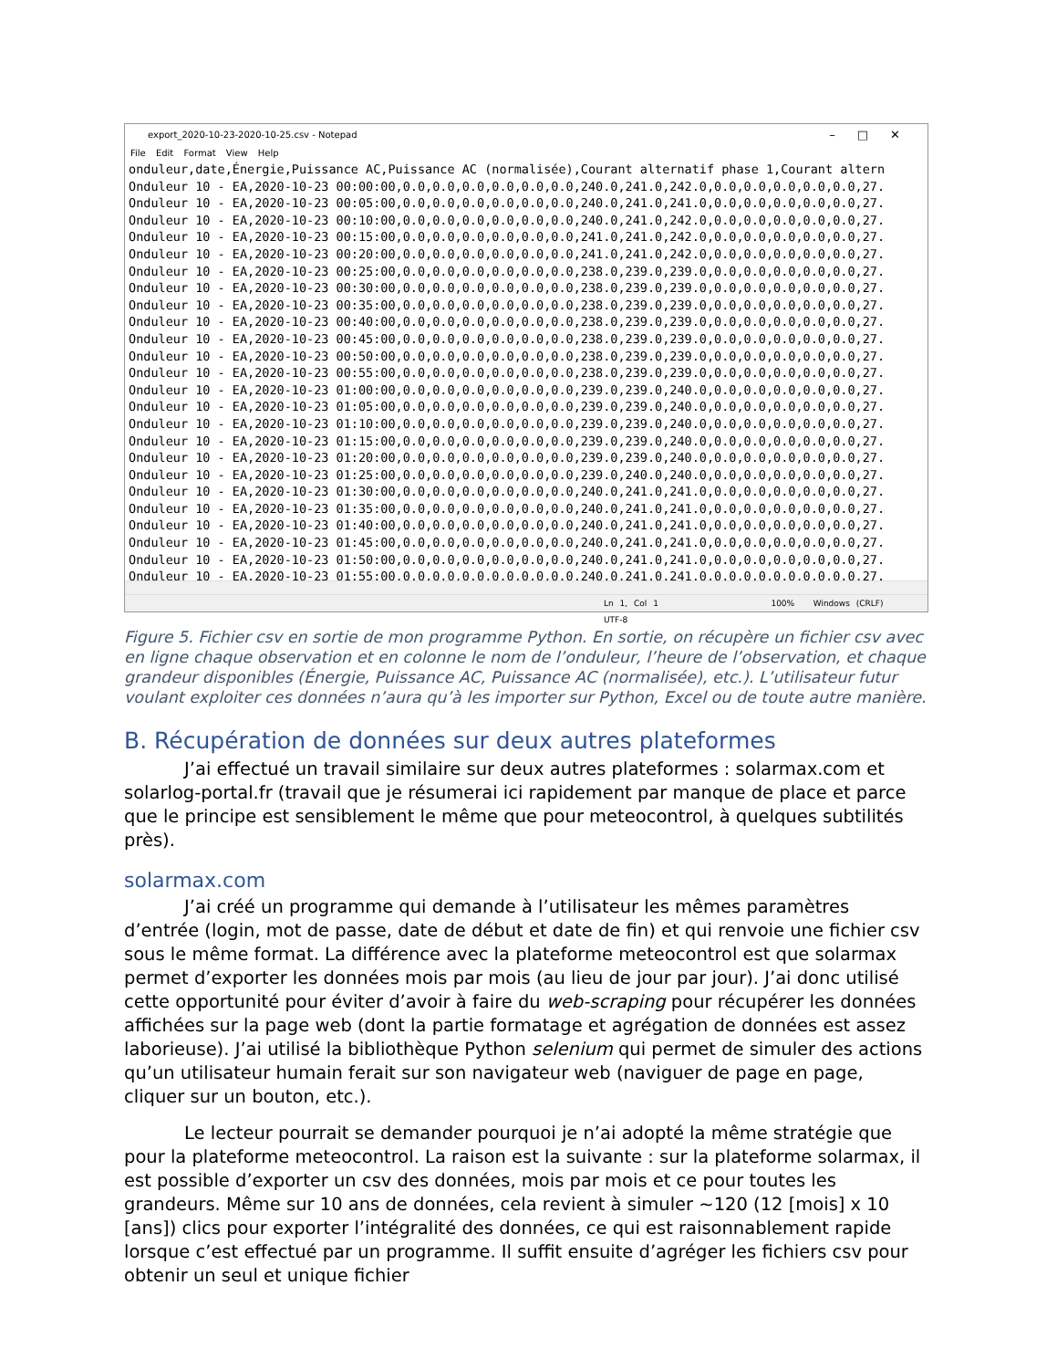export_2020-10-23-2020-10-25.csv - Notepad –□✕
File Edit Format View Help
onduleur,date,Énergie,Puissance AC,Puissance AC (normalisée),Courant alternatif phase 1,Courant altern Onduleur 10 - EA,2020-10-23 00:00:00,0.0,0.0,0.0,0.0,0.0,0.0,240.0,241.0,242.0,0.0,0.0,0.0,0.0,0.0,27. Onduleur 10 - EA,2020-10-23 00:05:00,0.0,0.0,0.0,0.0,0.0,0.0,240.0,241.0,241.0,0.0,0.0,0.0,0.0,0.0,27. Onduleur 10 - EA,2020-10-23 00:10:00,0.0,0.0,0.0,0.0,0.0,0.0,240.0,241.0,242.0,0.0,0.0,0.0,0.0,0.0,27. Onduleur 10 - EA,2020-10-23 00:15:00,0.0,0.0,0.0,0.0,0.0,0.0,241.0,241.0,242.0,0.0,0.0,0.0,0.0,0.0,27. Onduleur 10 - EA,2020-10-23 00:20:00,0.0,0.0,0.0,0.0,0.0,0.0,241.0,241.0,242.0,0.0,0.0,0.0,0.0,0.0,27. Onduleur 10 - EA,2020-10-23 00:25:00,0.0,0.0,0.0,0.0,0.0,0.0,238.0,239.0,239.0,0.0,0.0,0.0,0.0,0.0,27. Onduleur 10 - EA,2020-10-23 00:30:00,0.0,0.0,0.0,0.0,0.0,0.0,238.0,239.0,239.0,0.0,0.0,0.0,0.0,0.0,27. Onduleur 10 - EA,2020-10-23 00:35:00,0.0,0.0,0.0,0.0,0.0,0.0,238.0,239.0,239.0,0.0,0.0,0.0,0.0,0.0,27. Onduleur 10 - EA,2020-10-23 00:40:00,0.0,0.0,0.0,0.0,0.0,0.0,238.0,239.0,239.0,0.0,0.0,0.0,0.0,0.0,27. Onduleur 10 - EA,2020-10-23 00:45:00,0.0,0.0,0.0,0.0,0.0,0.0,238.0,239.0,239.0,0.0,0.0,0.0,0.0,0.0,27. Onduleur 10 - EA,2020-10-23 00:50:00,0.0,0.0,0.0,0.0,0.0,0.0,238.0,239.0,239.0,0.0,0.0,0.0,0.0,0.0,27. Onduleur 10 - EA,2020-10-23 00:55:00,0.0,0.0,0.0,0.0,0.0,0.0,238.0,239.0,239.0,0.0,0.0,0.0,0.0,0.0,27. Onduleur 10 - EA,2020-10-23 01:00:00,0.0,0.0,0.0,0.0,0.0,0.0,239.0,239.0,240.0,0.0,0.0,0.0,0.0,0.0,27. Onduleur 10 - EA,2020-10-23 01:05:00,0.0,0.0,0.0,0.0,0.0,0.0,239.0,239.0,240.0,0.0,0.0,0.0,0.0,0.0,27. Onduleur 10 - EA,2020-10-23 01:10:00,0.0,0.0,0.0,0.0,0.0,0.0,239.0,239.0,240.0,0.0,0.0,0.0,0.0,0.0,27. Onduleur 10 - EA,2020-10-23 01:15:00,0.0,0.0,0.0,0.0,0.0,0.0,239.0,239.0,240.0,0.0,0.0,0.0,0.0,0.0,27. Onduleur 10 - EA,2020-10-23 01:20:00,0.0,0.0,0.0,0.0,0.0,0.0,239.0,239.0,240.0,0.0,0.0,0.0,0.0,0.0,27. Onduleur 10 - EA,2020-10-23 01:25:00,0.0,0.0,0.0,0.0,0.0,0.0,239.0,240.0,240.0,0.0,0.0,0.0,0.0,0.0,27. Onduleur 10 - EA,2020-10-23 01:30:00,0.0,0.0,0.0,0.0,0.0,0.0,240.0,241.0,241.0,0.0,0.0,0.0,0.0,0.0,27. Onduleur 10 - EA,2020-10-23 01:35:00,0.0,0.0,0.0,0.0,0.0,0.0,240.0,241.0,241.0,0.0,0.0,0.0,0.0,0.0,27. Onduleur 10 - EA,2020-10-23 01:40:00,0.0,0.0,0.0,0.0,0.0,0.0,240.0,241.0,241.0,0.0,0.0,0.0,0.0,0.0,27. Onduleur 10 - EA,2020-10-23 01:45:00,0.0,0.0,0.0,0.0,0.0,0.0,240.0,241.0,241.0,0.0,0.0,0.0,0.0,0.0,27. Onduleur 10 - EA,2020-10-23 01:50:00,0.0,0.0,0.0,0.0,0.0,0.0,240.0,241.0,241.0,0.0,0.0,0.0,0.0,0.0,27. Onduleur 10 - EA,2020-10-23 01:55:00,0.0,0.0,0.0,0.0,0.0,0.0,240.0,241.0,241.0,0.0,0.0,0.0,0.0,0.0,27.
Ln 1, Col 1 100% Windows (CRLF) UTF-8
Figure 5. Fichier csv en sortie de mon programme Python. En sortie, on récupère un fichier csv avec en ligne chaque observation et en colonne le nom de l’onduleur, l’heure de l’observation, et chaque grandeur disponibles (Énergie, Puissance AC, Puissance AC (normalisée), etc.). L’utilisateur futur voulant exploiter ces données n’aura qu’à les importer sur Python, Excel ou de toute autre manière.
B. Récupération de données sur deux autres plateformes
J’ai effectué un travail similaire sur deux autres plateformes : solarmax.com et solarlog-portal.fr (travail que je résumerai ici rapidement par manque de place et parce que le principe est sensiblement le même que pour meteocontrol, à quelques subtilités près).
solarmax.com
J’ai créé un programme qui demande à l’utilisateur les mêmes paramètres d’entrée (login, mot de passe, date de début et date de fin) et qui renvoie une fichier csv sous le même format. La différence avec la plateforme meteocontrol est que solarmax permet d’exporter les données mois par mois (au lieu de jour par jour). J’ai donc utilisé cette opportunité pour éviter d’avoir à faire du web-scraping pour récupérer les données affichées sur la page web (dont la partie formatage et agrégation de données est assez laborieuse). J’ai utilisé la bibliothèque Python selenium qui permet de simuler des actions qu’un utilisateur humain ferait sur son navigateur web (naviguer de page en page, cliquer sur un bouton, etc.).
Le lecteur pourrait se demander pourquoi je n’ai adopté la même stratégie que pour la plateforme meteocontrol. La raison est la suivante : sur la plateforme solarmax, il est possible d’exporter un csv des données, mois par mois et ce pour toutes les grandeurs. Même sur 10 ans de données, cela revient à simuler ~120 (12 [mois] x 10 [ans]) clics pour exporter l’intégralité des données, ce qui est raisonnablement rapide lorsque c’est effectué par un programme. Il suffit ensuite d’agréger les fichiers csv pour obtenir un seul et unique fichier